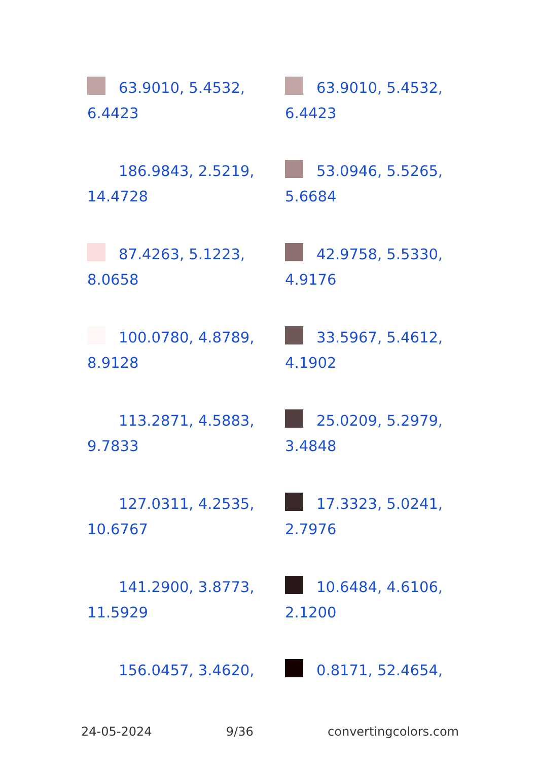63.9010, 5.4532,
6.4423
63.9010, 5.4532,
6.4423
186.9843, 2.5219,
14.4728
53.0946, 5.5265,
5.6684
87.4263, 5.1223,
8.0658
42.9758, 5.5330,
4.9176
100.0780, 4.8789,
8.9128
33.5967, 5.4612,
4.1902
113.2871, 4.5883,
9.7833
25.0209, 5.2979,
3.4848
127.0311, 4.2535,
10.6767
17.3323, 5.0241,
2.7976
141.2900, 3.8773,
11.5929
10.6484, 4.6106,
2.1200
156.0457, 3.4620,
0.8171, 52.4654,
24-05-2024 9/36 convertingcolors.com